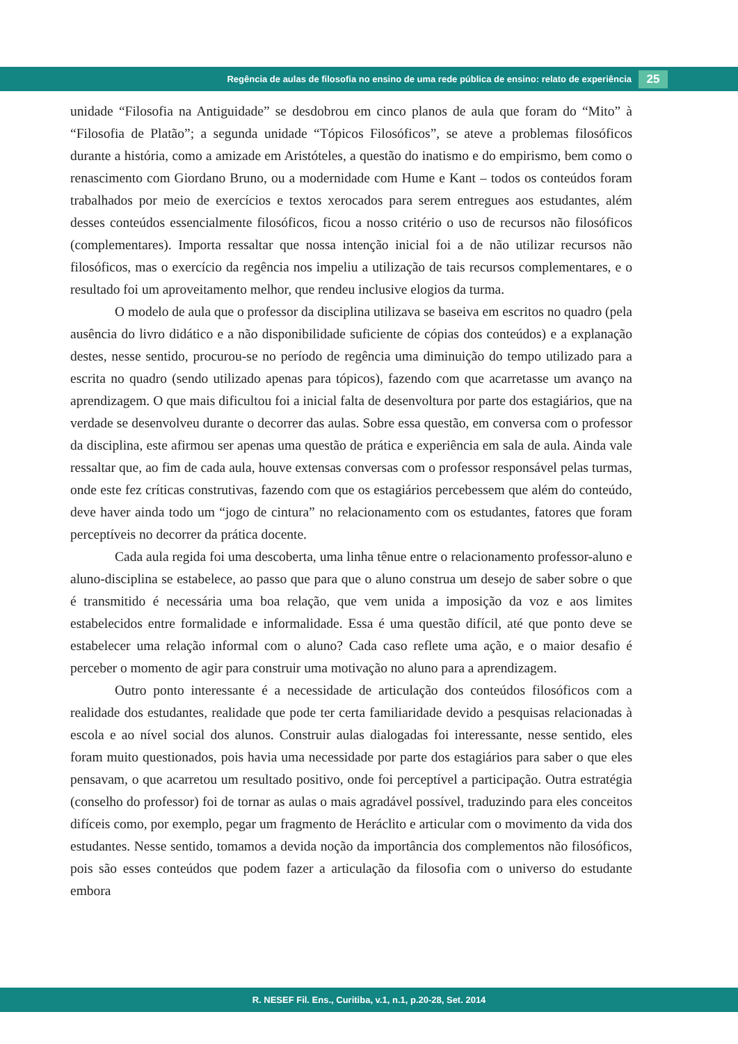Regência de aulas de filosofia no ensino de uma rede pública de ensino: relato de experiência
25
unidade “Filosofia na Antiguidade” se desdobrou em cinco planos de aula que foram do “Mito” à “Filosofia de Platão”; a segunda unidade “Tópicos Filosóficos”, se ateve a problemas filosóficos durante a história, como a amizade em Aristóteles, a questão do inatismo e do empirismo, bem como o renascimento com Giordano Bruno, ou a modernidade com Hume e Kant – todos os conteúdos foram trabalhados por meio de exercícios e textos xerocados para serem entregues aos estudantes, além desses conteúdos essencialmente filosóficos, ficou a nosso critério o uso de recursos não filosóficos (complementares). Importa ressaltar que nossa intenção inicial foi a de não utilizar recursos não filosóficos, mas o exercício da regência nos impeliu a utilização de tais recursos complementares, e o resultado foi um aproveitamento melhor, que rendeu inclusive elogios da turma.
O modelo de aula que o professor da disciplina utilizava se baseiva em escritos no quadro (pela ausência do livro didático e a não disponibilidade suficiente de cópias dos conteúdos) e a explanação destes, nesse sentido, procurou-se no período de regência uma diminuição do tempo utilizado para a escrita no quadro (sendo utilizado apenas para tópicos), fazendo com que acarretasse um avanço na aprendizagem. O que mais dificultou foi a inicial falta de desenvoltura por parte dos estagiários, que na verdade se desenvolveu durante o decorrer das aulas. Sobre essa questão, em conversa com o professor da disciplina, este afirmou ser apenas uma questão de prática e experiência em sala de aula. Ainda vale ressaltar que, ao fim de cada aula, houve extensas conversas com o professor responsável pelas turmas, onde este fez críticas construtivas, fazendo com que os estagiários percebessem que além do conteúdo, deve haver ainda todo um “jogo de cintura” no relacionamento com os estudantes, fatores que foram perceptíveis no decorrer da prática docente.
Cada aula regida foi uma descoberta, uma linha tênue entre o relacionamento professor-aluno e aluno-disciplina se estabelece, ao passo que para que o aluno construa um desejo de saber sobre o que é transmitido é necessária uma boa relação, que vem unida a imposição da voz e aos limites estabelecidos entre formalidade e informalidade. Essa é uma questão difícil, até que ponto deve se estabelecer uma relação informal com o aluno? Cada caso reflete uma ação, e o maior desafio é perceber o momento de agir para construir uma motivação no aluno para a aprendizagem.
Outro ponto interessante é a necessidade de articulação dos conteúdos filosóficos com a realidade dos estudantes, realidade que pode ter certa familiaridade devido a pesquisas relacionadas à escola e ao nível social dos alunos. Construir aulas dialogadas foi interessante, nesse sentido, eles foram muito questionados, pois havia uma necessidade por parte dos estagiários para saber o que eles pensavam, o que acarretou um resultado positivo, onde foi perceptível a participação. Outra estratégia (conselho do professor) foi de tornar as aulas o mais agradável possível, traduzindo para eles conceitos difíceis como, por exemplo, pegar um fragmento de Heráclito e articular com o movimento da vida dos estudantes. Nesse sentido, tomamos a devida noção da importância dos complementos não filosóficos, pois são esses conteúdos que podem fazer a articulação da filosofia com o universo do estudante embora
R. NESEF Fil. Ens., Curitiba, v.1, n.1, p.20-28, Set. 2014